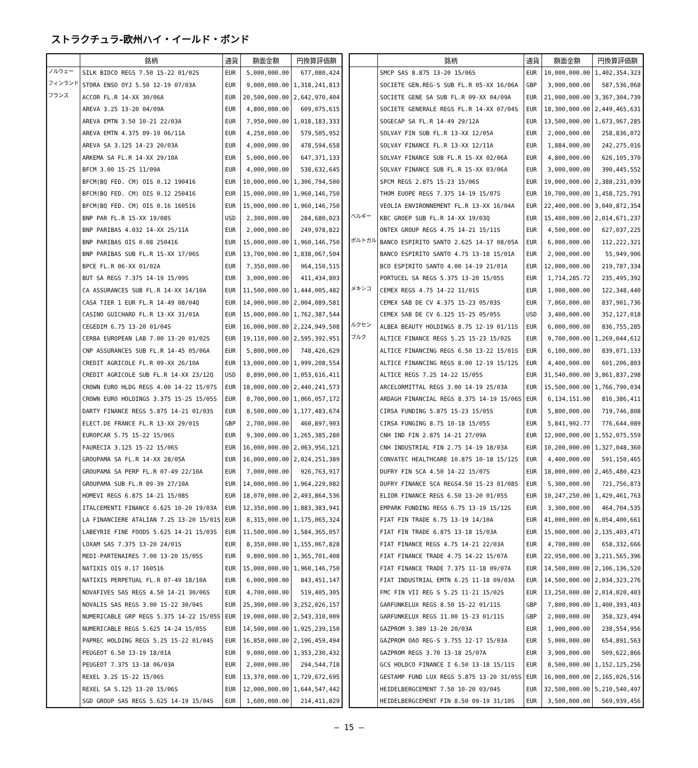ストラクチュラ-欧州ハイ・イールド・ボンド
| | 銘柄 | 通貨 | 額面金額 | 円換算評価額 |
| --- | --- | --- | --- | --- |
| ノルウェー | SILK BIDCO REGS 7.50 15-22 01/02S | EUR | 5,000,000.00 | 677,080,424 |
| フィンランド | STORA ENSO OYJ 5.50 12-19 07/03A | EUR | 9,000,000.00 | 1,318,241,813 |
| フランス | ACCOR FL.R 14-XX 30/06A | EUR | 20,500,000.00 | 2,642,970,404 |
| | AREVA 3.25 13-20 04/09A | EUR | 4,800,000.00 | 609,075,615 |
| | AREVA EMTN 3.50 10-21 22/03A | EUR | 7,950,000.00 | 1,018,183,333 |
| | AREVA EMTN 4.375 09-19 06/11A | EUR | 4,250,000.00 | 579,505,952 |
| | AREVA SA 3.125 14-23 20/03A | EUR | 4,000,000.00 | 478,594,658 |
| | ARKEMA SA FL.R 14-XX 29/10A | EUR | 5,000,000.00 | 647,371,133 |
| | BFCM 3.00 15-25 11/09A | EUR | 4,000,000.00 | 538,632,645 |
| | BFCM(BQ FED. CM) OIS 0.12 190416 | EUR | 10,000,000.00 | 1,306,794,500 |
| | BFCM(BQ FED. CM) OIS 0.12 250416 | EUR | 15,000,000.00 | 1,960,146,750 |
| | BFCM(BQ FED. CM) OIS 0.16 160516 | EUR | 15,000,000.00 | 1,960,146,750 |
| | BNP PAR FL.R 15-XX 19/08S | USD | 2,300,000.00 | 284,680,023 |
| | BNP PARIBAS 4.032 14-XX 25/11A | EUR | 2,000,000.00 | 249,978,822 |
| | BNP PARIBAS OIS 0.08 250416 | EUR | 15,000,000.00 | 1,960,146,750 |
| | BNP PARIBAS SUB FL.R 15-XX 17/06S | EUR | 13,700,000.00 | 1,838,067,504 |
| | BPCE FL.R 06-XX 01/02A | EUR | 7,350,000.00 | 964,150,515 |
| | BUT SA REGS 7.375 14-19 15/09S | EUR | 3,000,000.00 | 411,434,803 |
| | CA ASSURANCES SUB FL.R 14-XX 14/10A | EUR | 11,500,000.00 | 1,444,005,482 |
| | CASA TIER 1 EUR FL.R 14-49 08/04Q | EUR | 14,900,000.00 | 2,004,089,581 |
| | CASINO GUICHARD FL.R 13-XX 31/01A | EUR | 15,000,000.00 | 1,762,387,544 |
| | CEGEDIM 6.75 13-20 01/04S | EUR | 16,000,000.00 | 2,224,949,508 |
| | CERBA EUROPEAN LAB 7.00 13-20 01/02S | EUR | 19,110,000.00 | 2,595,392,951 |
| | CNP ASSURANCES SUB FL.R 14-45 05/06A | EUR | 5,800,000.00 | 748,426,629 |
| | CREDIT AGRICOLE FL.R 09-XX 26/10A | EUR | 13,000,000.00 | 1,999,208,554 |
| | CREDIT AGRICOLE SUB FL.R 14-XX 23/12Q | USD | 8,890,000.00 | 1,053,616,411 |
| | CROWN EURO HLDG REGS 4.00 14-22 15/07S | EUR | 18,000,000.00 | 2,440,241,573 |
| | CROWN EURO HOLDINGS 3.375 15-25 15/05S | EUR | 8,700,000.00 | 1,066,057,172 |
| | DARTY FINANCE REGS 5.875 14-21 01/03S | EUR | 8,500,000.00 | 1,177,483,674 |
| | ELECT.DE FRANCE FL.R 13-XX 29/01S | GBP | 2,700,000.00 | 460,897,903 |
| | EUROPCAR 5.75 15-22 15/06S | EUR | 9,300,000.00 | 1,265,385,280 |
| | FAURECIA 3.125 15-22 15/06S | EUR | 16,000,000.00 | 2,063,956,121 |
| | GROUPAMA SA FL.R 14-XX 28/05A | EUR | 16,000,000.00 | 2,024,251,389 |
| | GROUPAMA SA PERP FL.R 07-49 22/10A | EUR | 7,000,000.00 | 926,763,917 |
| | GROUPAMA SUB FL.R 09-39 27/10A | EUR | 14,000,000.00 | 1,964,229,082 |
| | HOMEVI REGS 6.875 14-21 15/08S | EUR | 18,070,000.00 | 2,493,864,536 |
| | ITALCEMENTI FINANCE 6.625 10-20 19/03A | EUR | 12,350,000.00 | 1,883,383,941 |
| | LA FINANCIERE ATALIAN 7.25 13-20 15/01S | EUR | 8,315,000.00 | 1,175,065,324 |
| | LABEYRIE FINE FOODS 5.625 14-21 15/03S | EUR | 11,500,000.00 | 1,584,365,057 |
| | LOXAM SAS 7.375 13-20 24/01S | EUR | 8,350,000.00 | 1,155,067,828 |
| | MEDI-PARTENAIRES 7.00 13-20 15/05S | EUR | 9,800,000.00 | 1,365,701,408 |
| | NATIXIS OIS 0.17 160516 | EUR | 15,000,000.00 | 1,960,146,750 |
| | NATIXIS PERPETUAL FL.R 07-49 18/10A | EUR | 6,000,000.00 | 843,451,147 |
| | NOVAFIVES SAS REGS 4.50 14-21 30/06S | EUR | 4,700,000.00 | 519,405,305 |
| | NOVALIS SAS REGS 3.00 15-22 30/04S | EUR | 25,300,000.00 | 3,252,026,157 |
| | NUMERICABLE GRP REGS 5.375 14-22 15/05S | EUR | 19,000,000.00 | 2,543,310,009 |
| | NUMERICABLE REGS 5.625 14-24 15/05S | EUR | 14,500,000.00 | 1,925,239,150 |
| | PAPREC HOLDING REGS 5.25 15-22 01/04S | EUR | 16,850,000.00 | 2,196,459,494 |
| | PEUGEOT 6.50 13-19 18/01A | EUR | 9,000,000.00 | 1,353,230,432 |
| | PEUGEOT 7.375 13-18 06/03A | EUR | 2,000,000.00 | 294,544,718 |
| | REXEL 3.25 15-22 15/06S | EUR | 13,370,000.00 | 1,729,672,695 |
| | REXEL SA 5.125 13-20 15/06S | EUR | 12,000,000.00 | 1,644,547,442 |
| | SGD GROUP SAS REGS 5.625 14-19 15/04S | EUR | 1,600,000.00 | 214,411,829 |
| | 銘柄 | 通貨 | 額面金額 | 円換算評価額 |
| --- | --- | --- | --- | --- |
| | SMCP SAS 8.875 13-20 15/06S | EUR | 10,000,000.00 | 1,402,354,323 |
| | SOCIETE GEN.REG-S SUB FL.R 05-XX 16/06A | GBP | 3,000,000.00 | 587,536,068 |
| | SOCIETE GENE SA SUB FL.R 09-XX 04/09A | EUR | 21,000,000.00 | 3,367,304,739 |
| | SOCIETE GENERALE REGS FL.R 14-XX 07/04S | EUR | 18,300,000.00 | 2,449,465,631 |
| | SOGECAP SA FL.R 14-49 29/12A | EUR | 13,500,000.00 | 1,673,967,285 |
| | SOLVAY FIN SUB FL.R 13-XX 12/05A | EUR | 2,000,000.00 | 258,836,072 |
| | SOLVAY FINANCE FL.R 13-XX 12/11A | EUR | 1,884,000.00 | 242,275,016 |
| | SOLVAY FINANCE SUB FL.R 15-XX 02/06A | EUR | 4,800,000.00 | 626,105,370 |
| | SOLVAY FINANCE SUB FL.R 15-XX 03/06A | EUR | 3,000,000.00 | 390,445,552 |
| | SPCM REGS 2.875 15-23 15/06S | EUR | 19,000,000.00 | 2,388,231,039 |
| | THOM EUOPE REGS 7.375 14-19 15/07S | EUR | 10,700,000.00 | 1,458,725,791 |
| | VEOLIA ENVIRONNEMENT FL.R 13-XX 16/04A | EUR | 22,400,000.00 | 3,040,872,354 |
| ベルギー | KBC GROEP SUB FL.R 14-XX 19/03Q | EUR | 15,400,000.00 | 2,014,671,237 |
| | ONTEX GROUP REGS 4.75 14-21 15/11S | EUR | 4,500,000.00 | 627,037,225 |
| ポルトガル | BANCO ESPIRITO SANTO 2.625 14-17 08/05A | EUR | 6,000,000.00 | 112,222,321 |
| | BANCO ESPIRITO SANTO 4.75 13-18 15/01A | EUR | 2,900,000.00 | 55,949,906 |
| | BCO ESPIRITO SANTO 4.00 14-19 21/01A | EUR | 12,000,000.00 | 219,787,334 |
| | PORTUCEL SA REGS 5.375 13-20 15/05S | EUR | 1,714,285.72 | 235,495,392 |
| メキシコ | CEMEX REGS 4.75 14-22 11/01S | EUR | 1,000,000.00 | 122,348,440 |
| | CEMEX SAB DE CV 4.375 15-23 05/03S | EUR | 7,060,000.00 | 837,901,736 |
| | CEMEX SAB DE CV 6.125 15-25 05/05S | USD | 3,400,000.00 | 352,127,018 |
| ルクセン | ALBEA BEAUTY HOLDINGS 8.75 12-19 01/11S | EUR | 6,000,000.00 | 836,755,285 |
| ブルク | ALTICE FINANCE REGS 5.25 15-23 15/02S | EUR | 9,700,000.00 | 1,269,044,612 |
| | ALTICE FINANCING REGS 6.50 13-22 15/01S | EUR | 6,100,000.00 | 839,071,133 |
| | ALTICE FINANCING REGS 8.00 12-19 15/12S | EUR | 4,400,000.00 | 601,206,803 |
| | ALTICE REGS 7.25 14-22 15/05S | EUR | 31,540,000.00 | 3,861,837,298 |
| | ARCELORMITTAL REGS 3.00 14-19 25/03A | EUR | 15,500,000.00 | 1,766,790,034 |
| | ARDAGH FINANCIAL REGS 8.375 14-19 15/06S | EUR | 6,134,151.00 | 816,386,411 |
| | CIRSA FUNDING 5.875 15-23 15/05S | EUR | 5,800,000.00 | 719,746,808 |
| | CIRSA FUNGING 8.75 10-18 15/05S | EUR | 5,841,902.77 | 776,644,089 |
| | CNH IND FIN 2.875 14-21 27/09A | EUR | 12,000,000.00 | 1,552,075,559 |
| | CNH INDUSTRIAL FIN 2.75 14-19 18/03A | EUR | 10,200,000.00 | 1,327,048,360 |
| | CONVATEC HEALTHCARE 10.875 10-18 15/12S | EUR | 4,400,000.00 | 591,150,465 |
| | DUFRY FIN SCA 4.50 14-22 15/07S | EUR | 18,000,000.00 | 2,465,480,423 |
| | DUFRY FINANCE SCA REGS4.50 15-23 01/08S | EUR | 5,300,000.00 | 721,756,873 |
| | ELIOR FINANCE REGS 6.50 13-20 01/05S | EUR | 10,247,250.00 | 1,429,461,763 |
| | EMPARK FUNDING REGS 6.75 13-19 15/12S | EUR | 3,300,000.00 | 464,704,535 |
| | FIAT FIN TRADE 6.75 13-19 14/10A | EUR | 41,000,000.00 | 6,054,400,661 |
| | FIAT FIN TRADE 6.875 13-18 15/03A | EUR | 15,000,000.00 | 2,135,403,471 |
| | FIAT FINANCE REGS 4.75 14-21 22/03A | EUR | 4,700,000.00 | 658,332,666 |
| | FIAT FINANCE TRADE 4.75 14-22 15/07A | EUR | 22,950,000.00 | 3,211,565,396 |
| | FIAT FINANCE TRADE 7.375 11-18 09/07A | EUR | 14,500,000.00 | 2,106,136,520 |
| | FIAT INDUSTRIAL EMTN 6.25 11-18 09/03A | EUR | 14,500,000.00 | 2,034,323,276 |
| | FMC FIN VII REG S 5.25 11-21 15/02S | EUR | 13,250,000.00 | 2,014,020,403 |
| | GARFUNKELUX REGS 8.50 15-22 01/11S | GBP | 7,800,000.00 | 1,400,393,403 |
| | GARFUNKELUX REGS 11.00 15-23 01/11S | GBP | 2,000,000.00 | 358,323,494 |
| | GAZPROM 3.389 13-20 20/03A | EUR | 1,900,000.00 | 238,554,956 |
| | GAZPROM OAO REG-S 3.755 12-17 15/03A | EUR | 5,000,000.00 | 654,891,563 |
| | GAZPROM REGS 3.70 13-18 25/07A | EUR | 3,900,000.00 | 509,622,866 |
| | GCS HOLDCO FINANCE I 6.50 13-18 15/11S | EUR | 8,500,000.00 | 1,152,125,256 |
| | GESTAMP FUND LUX REGS 5.875 13-20 31/05S | EUR | 16,000,000.00 | 2,165,026,516 |
| | HEIDELBERGCEMENT 7.50 10-20 03/04S | EUR | 32,500,000.00 | 5,210,540,497 |
| | HEIDELBERGCEMENT FIN 8.50 09-19 31/10S | EUR | 3,500,000.00 | 569,939,456 |
― 15 ―